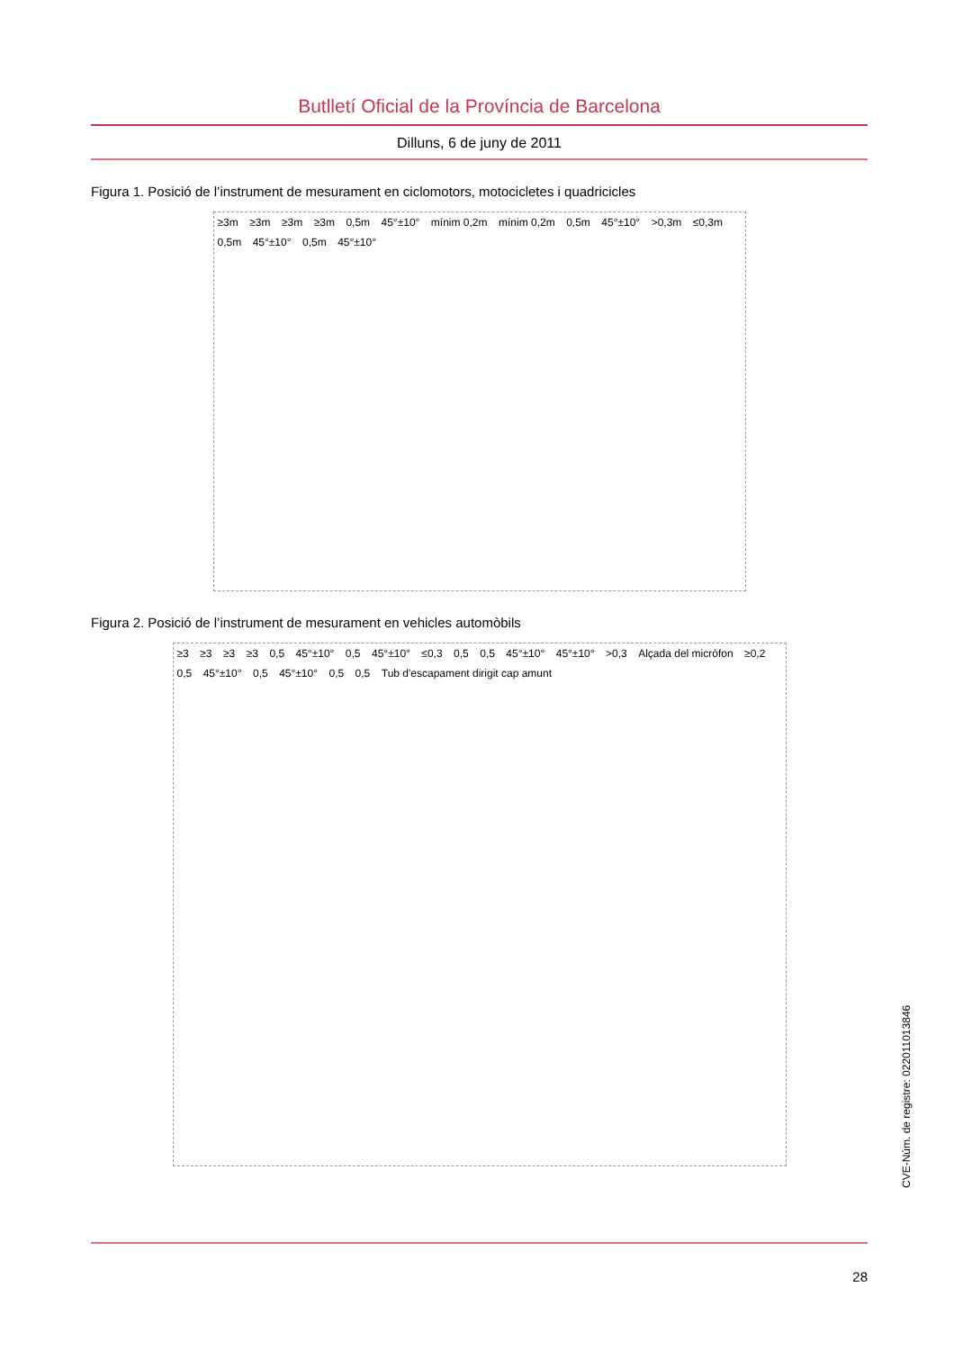Butlletí Oficial de la Província de Barcelona
Dilluns, 6 de juny de 2011
Figura 1. Posició de l’instrument de mesurament en ciclomotors, motocicletes i quadricicles
≥3m ≥3m ≥3m ≥3m 0,5m 45°±10° mínim 0,2m mínim 0,2m 0,5m 45°±10° >0,3m ≤0,3m 0,5m 45°±10° 0,5m 45°±10°
Figura 2. Posició de l’instrument de mesurament en vehicles automòbils
≥3 ≥3 ≥3 ≥3 0,5 45°±10° 0,5 45°±10° ≤0,3 0,5 0,5 45°±10° 45°±10° >0,3 Alçada del micròfon ≥0,2 0,5 45°±10° 0,5 45°±10° 0,5 0,5 Tub d'escapament dirigit cap amunt
CVE-Núm. de registre: 022011013846
28